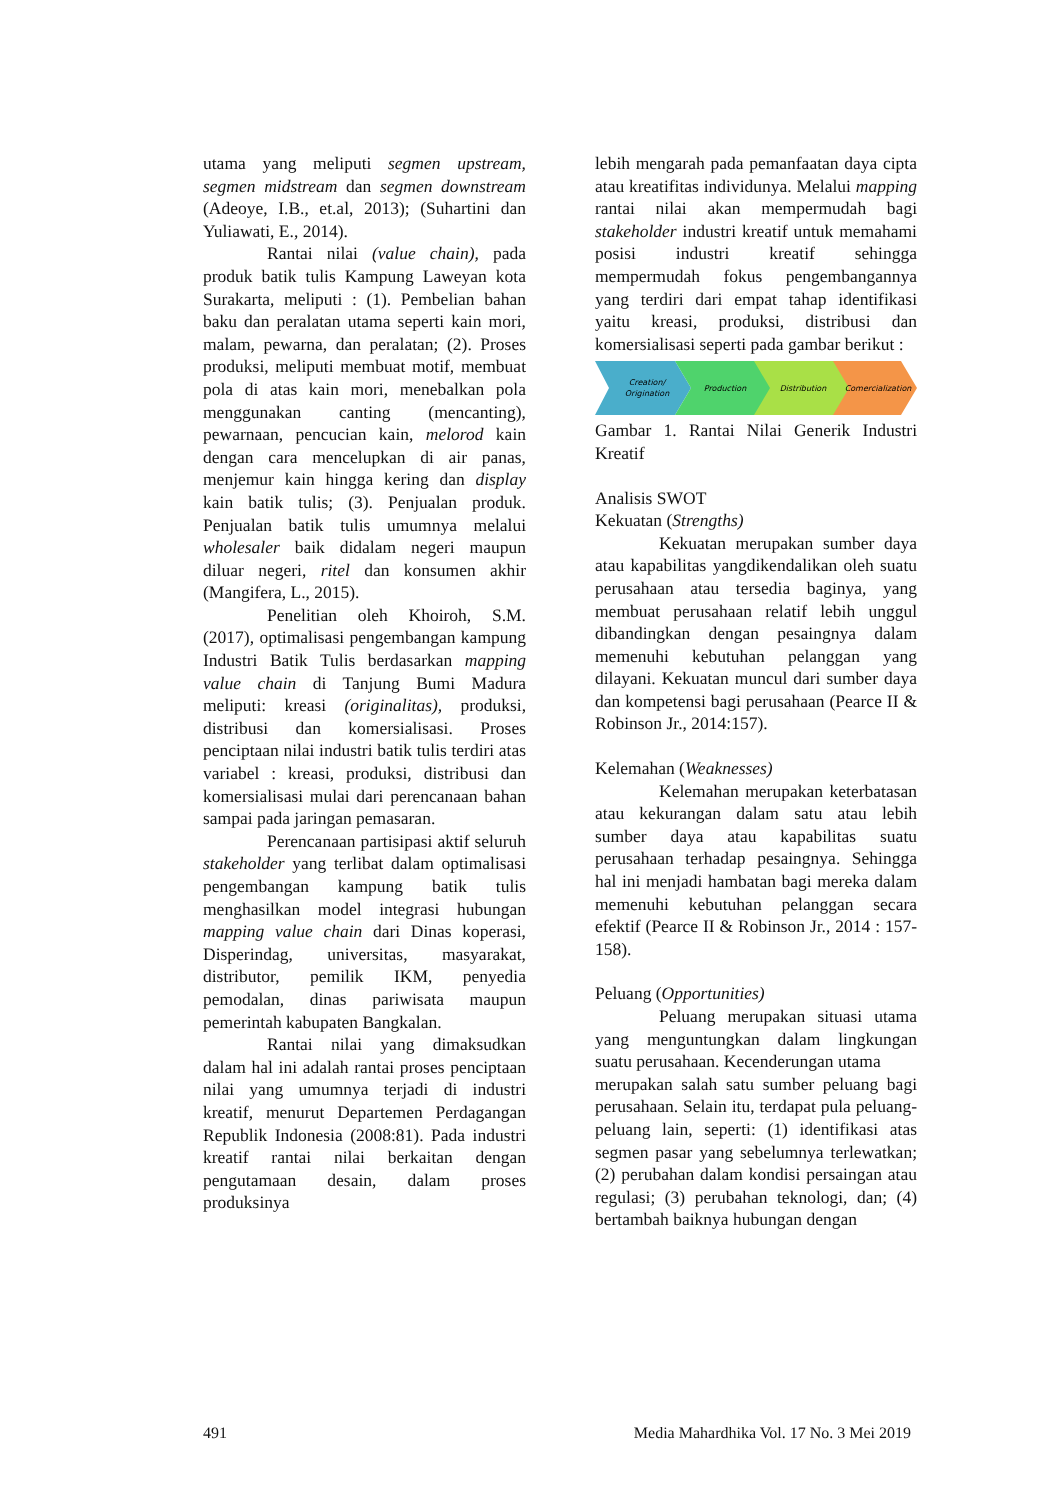utama yang meliputi segmen upstream, segmen midstream dan segmen downstream (Adeoye, I.B., et.al, 2013); (Suhartini dan Yuliawati, E., 2014).
Rantai nilai (value chain), pada produk batik tulis Kampung Laweyan kota Surakarta, meliputi : (1). Pembelian bahan baku dan peralatan utama seperti kain mori, malam, pewarna, dan peralatan; (2). Proses produksi, meliputi membuat motif, membuat pola di atas kain mori, menebalkan pola menggunakan canting (mencanting), pewarnaan, pencucian kain, melorod kain dengan cara mencelupkan di air panas, menjemur kain hingga kering dan display kain batik tulis; (3). Penjualan produk. Penjualan batik tulis umumnya melalui wholesaler baik didalam negeri maupun diluar negeri, ritel dan konsumen akhir (Mangifera, L., 2015).
Penelitian oleh Khoiroh, S.M. (2017), optimalisasi pengembangan kampung Industri Batik Tulis berdasarkan mapping value chain di Tanjung Bumi Madura meliputi: kreasi (originalitas), produksi, distribusi dan komersialisasi. Proses penciptaan nilai industri batik tulis terdiri atas variabel : kreasi, produksi, distribusi dan komersialisasi mulai dari perencanaan bahan sampai pada jaringan pemasaran.
Perencanaan partisipasi aktif seluruh stakeholder yang terlibat dalam optimalisasi pengembangan kampung batik tulis menghasilkan model integrasi hubungan mapping value chain dari Dinas koperasi, Disperindag, universitas, masyarakat, distributor, pemilik IKM, penyedia pemodalan, dinas pariwisata maupun pemerintah kabupaten Bangkalan.
Rantai nilai yang dimaksudkan dalam hal ini adalah rantai proses penciptaan nilai yang umumnya terjadi di industri kreatif, menurut Departemen Perdagangan Republik Indonesia (2008:81). Pada industri kreatif rantai nilai berkaitan dengan pengutamaan desain, dalam proses produksinya
lebih mengarah pada pemanfaatan daya cipta atau kreatifitas individunya. Melalui mapping rantai nilai akan mempermudah bagi stakeholder industri kreatif untuk memahami posisi industri kreatif sehingga mempermudah fokus pengembangannya yang terdiri dari empat tahap identifikasi yaitu kreasi, produksi, distribusi dan komersialisasi seperti pada gambar berikut :
Creation/
Origination
Production
Distribution
Comercialization
Gambar 1. Rantai Nilai Generik Industri Kreatif
Analisis SWOT
Kekuatan (Strengths)
Kekuatan merupakan sumber daya atau kapabilitas yangdikendalikan oleh suatu perusahaan atau tersedia baginya, yang membuat perusahaan relatif lebih unggul dibandingkan dengan pesaingnya dalam memenuhi kebutuhan pelanggan yang dilayani. Kekuatan muncul dari sumber daya dan kompetensi bagi perusahaan (Pearce II & Robinson Jr., 2014:157).
Kelemahan (Weaknesses)
Kelemahan merupakan keterbatasan atau kekurangan dalam satu atau lebih sumber daya atau kapabilitas suatu perusahaan terhadap pesaingnya. Sehingga hal ini menjadi hambatan bagi mereka dalam memenuhi kebutuhan pelanggan secara efektif (Pearce II & Robinson Jr., 2014 : 157-158).
Peluang (Opportunities)
Peluang merupakan situasi utama yang menguntungkan dalam lingkungan suatu perusahaan. Kecenderungan utama
merupakan salah satu sumber peluang bagi perusahaan. Selain itu, terdapat pula peluang-peluang lain, seperti: (1) identifikasi atas segmen pasar yang sebelumnya terlewatkan; (2) perubahan dalam kondisi persaingan atau regulasi; (3) perubahan teknologi, dan; (4) bertambah baiknya hubungan dengan
491 Media Mahardhika Vol. 17 No. 3 Mei 2019